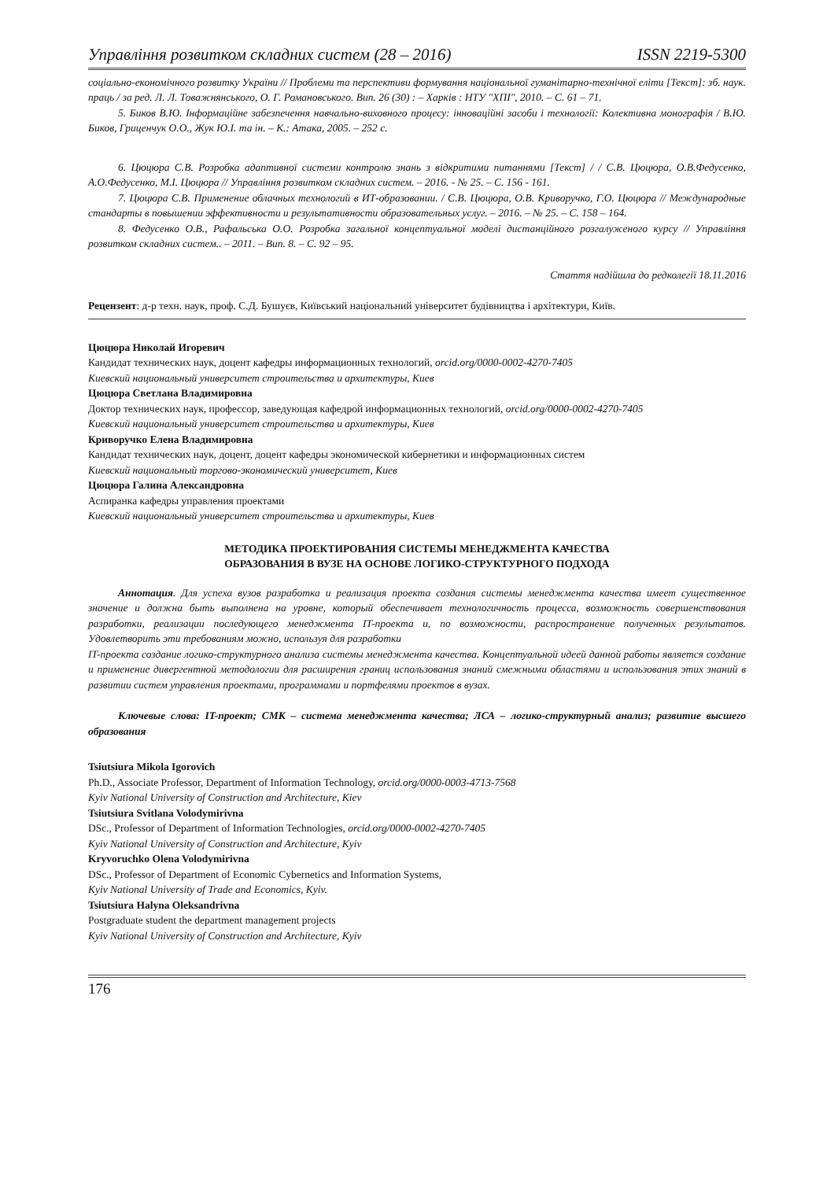Управління розвитком складних систем (28 – 2016) ISSN 2219-5300
соціально-економічного розвитку України // Проблеми та перспективи формування національної гуманітарно-технічної еліти [Текст]: зб. наук. праць / за ред. Л. Л. Товажнянського, О. Г. Романовського. Вип. 26 (30) : – Харків : НТУ "ХПІ", 2010. – С. 61 – 71.
5. Биков В.Ю. Інформаційне забезпечення навчально-виховного процесу: інноваційні засоби і технології: Колективна монографія / В.Ю. Биков, Гриценчук О.О., Жук Ю.І. та ін. – К.: Атака, 2005. – 252 с.
6. Цюцюра С.В. Розробка адаптивної системи контролю знань з відкритими питаннями [Текст] / / С.В. Цюцюра, О.В.Федусенко, А.О.Федусенко, М.І. Цюцюра // Управління розвитком складних систем. – 2016. - № 25. – С. 156 - 161.
7. Цюцюра С.В. Применение облачных технологий в ИТ-образовании. / С.В. Цюцюра, О.В. Криворучко, Г.О. Цюцюра // Международные стандарты в повышении эффективности и результативности образовательных услуг. – 2016. – № 25. – С. 158 – 164.
8. Федусенко О.В., Рафальська О.О. Розробка загальної концептуальної моделі дистанційного розгалуженого курсу // Управління розвитком складних систем.. – 2011. – Вип. 8. – С. 92 – 95.
Стаття надійшла до редколегії 18.11.2016
Рецензент: д-р техн. наук, проф. С.Д. Бушуєв, Київський національний університет будівництва і архітектури, Київ.
Цюцюра Николай Игоревич
Кандидат технических наук, доцент кафедры информационных технологий, orcid.org/0000-0002-4270-7405
Киевский национальный университет строительства и архитектуры, Киев
Цюцюра Светлана Владимировна
Доктор технических наук, профессор, заведующая кафедрой информационных технологий, orcid.org/0000-0002-4270-7405
Киевский национальный университет строительства и архитектуры, Киев
Криворучко Елена Владимировна
Кандидат технических наук, доцент, доцент кафедры экономической кибернетики и информационных систем
Киевский национальный торгово-экономический университет, Киев
Цюцюра Галина Александровна
Аспиранка кафедры управления проектами
Киевский национальный университет строительства и архитектуры, Киев
МЕТОДИКА ПРОЕКТИРОВАНИЯ СИСТЕМЫ МЕНЕДЖМЕНТА КАЧЕСТВА
ОБРАЗОВАНИЯ В ВУЗЕ НА ОСНОВЕ ЛОГИКО-СТРУКТУРНОГО ПОДХОДА
Аннотация. Для успеха вузов разработка и реализация проекта создания системы менеджмента качества имеет существенное значение и должна быть выполнена на уровне, который обеспечивает технологичность процесса, возможность совершенствования разработки, реализации последующего менеджмента IT-проекта и, по возможности, распространение полученных результатов. Удовлетворить эти требованиям можно, используя для разработки
IT-проекта создание логико-структурного анализа системы менеджмента качества. Концептуальной идеей данной работы является создание и применение дивергентной методологии для расширения границ использования знаний смежными областями и использования этих знаний в развитии систем управления проектами, программами и портфелями проектов в вузах.
Ключевые слова: IT-проект; СМК – система менеджмента качества; ЛСА – логико-структурный анализ; развитие высшего образования
Tsiutsiura Mikola Igorovich
Ph.D., Associate Professor, Department of Information Technology, orcid.org/0000-0003-4713-7568
Kyiv National University of Construction and Architecture, Kiev
Tsiutsiura Svitlana Volodymirivna
DSc., Professor of Department of Information Technologies, orcid.org/0000-0002-4270-7405
Kyiv National University of Construction and Architecture, Kyiv
Kryvoruchko Olena Volodymirivna
DSc., Professor of Department of Economic Cybernetics and Information Systems,
Kyiv National University of Trade and Economics, Kyiv.
Tsiutsiura Halyna Oleksandrivna
Postgraduate student the department management projects
Kyiv National University of Construction and Architecture, Kyiv
176